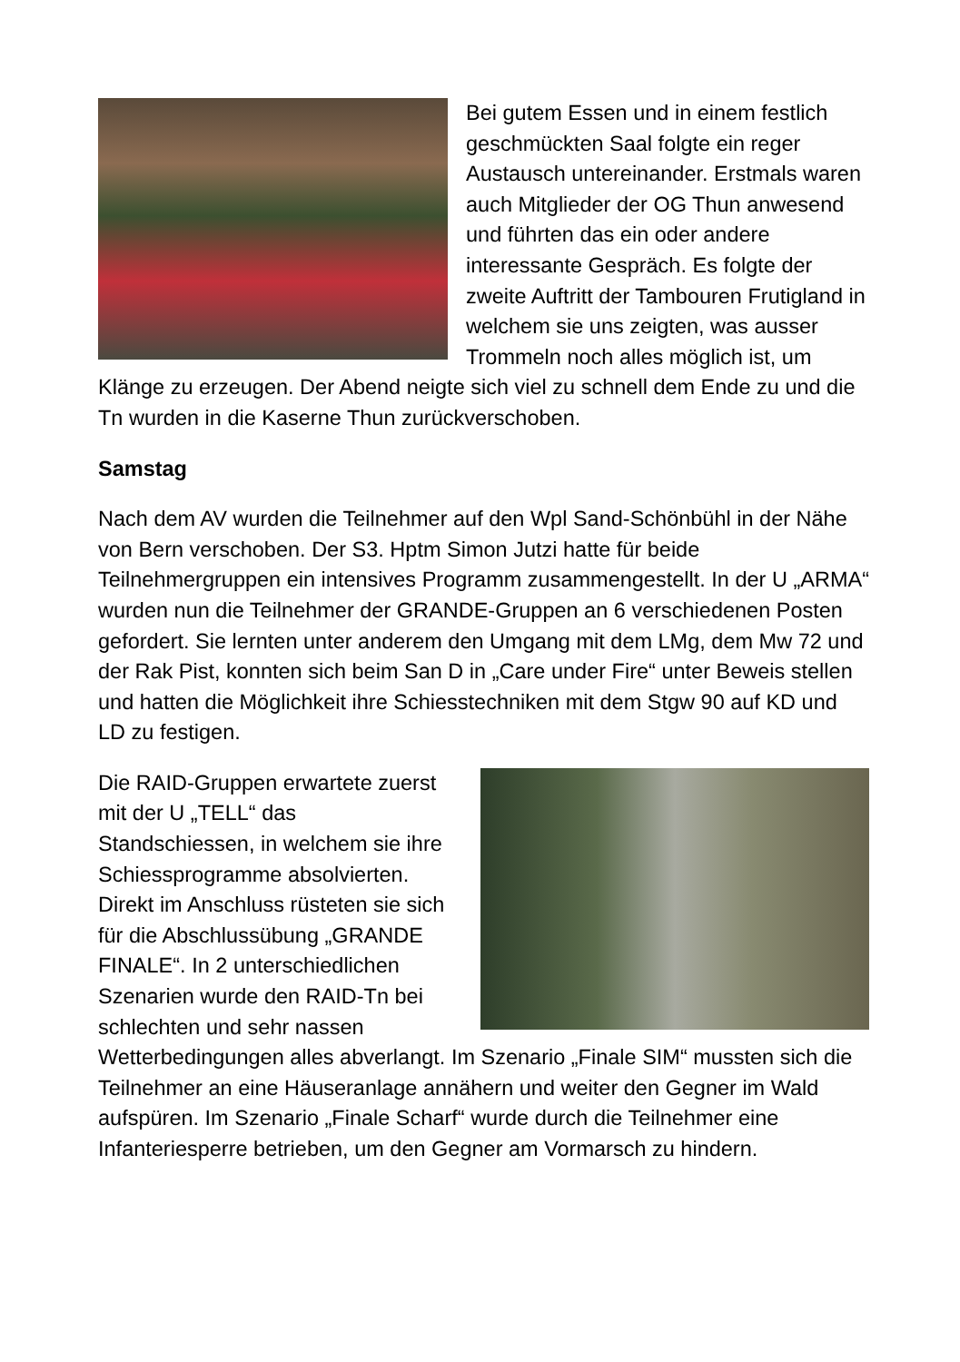Bei gutem Essen und in einem festlich geschmückten Saal folgte ein reger Austausch untereinander. Erstmals waren auch Mitglieder der OG Thun anwesend und führten das ein oder andere interessante Gespräch. Es folgte der zweite Auftritt der Tambouren Frutigland in welchem sie uns zeigten, was ausser Trommeln noch alles möglich ist, um Klänge zu erzeugen. Der Abend neigte sich viel zu schnell dem Ende zu und die Tn wurden in die Kaserne Thun zurückverschoben.
Samstag
Nach dem AV wurden die Teilnehmer auf den Wpl Sand-Schönbühl in der Nähe von Bern verschoben. Der S3. Hptm Simon Jutzi hatte für beide Teilnehmergruppen ein intensives Programm zusammengestellt. In der U „ARMA“ wurden nun die Teilnehmer der GRANDE-Gruppen an 6 verschiedenen Posten gefordert. Sie lernten unter anderem den Umgang mit dem LMg, dem Mw 72 und der Rak Pist, konnten sich beim San D in „Care under Fire“ unter Beweis stellen und hatten die Möglichkeit ihre Schiesstechniken mit dem Stgw 90 auf KD und LD zu festigen.
Die RAID-Gruppen erwartete zuerst mit der U „TELL“ das Standschiessen, in welchem sie ihre Schiessprogramme absolvierten. Direkt im Anschluss rüsteten sie sich für die Abschlussübung „GRANDE FINALE“. In 2 unterschiedlichen Szenarien wurde den RAID-Tn bei schlechten und sehr nassen Wetterbedingungen alles abverlangt. Im Szenario „Finale SIM“ mussten sich die Teilnehmer an eine Häuseranlage annähern und weiter den Gegner im Wald aufspüren. Im Szenario „Finale Scharf“ wurde durch die Teilnehmer eine Infanteriesperre betrieben, um den Gegner am Vormarsch zu hindern.